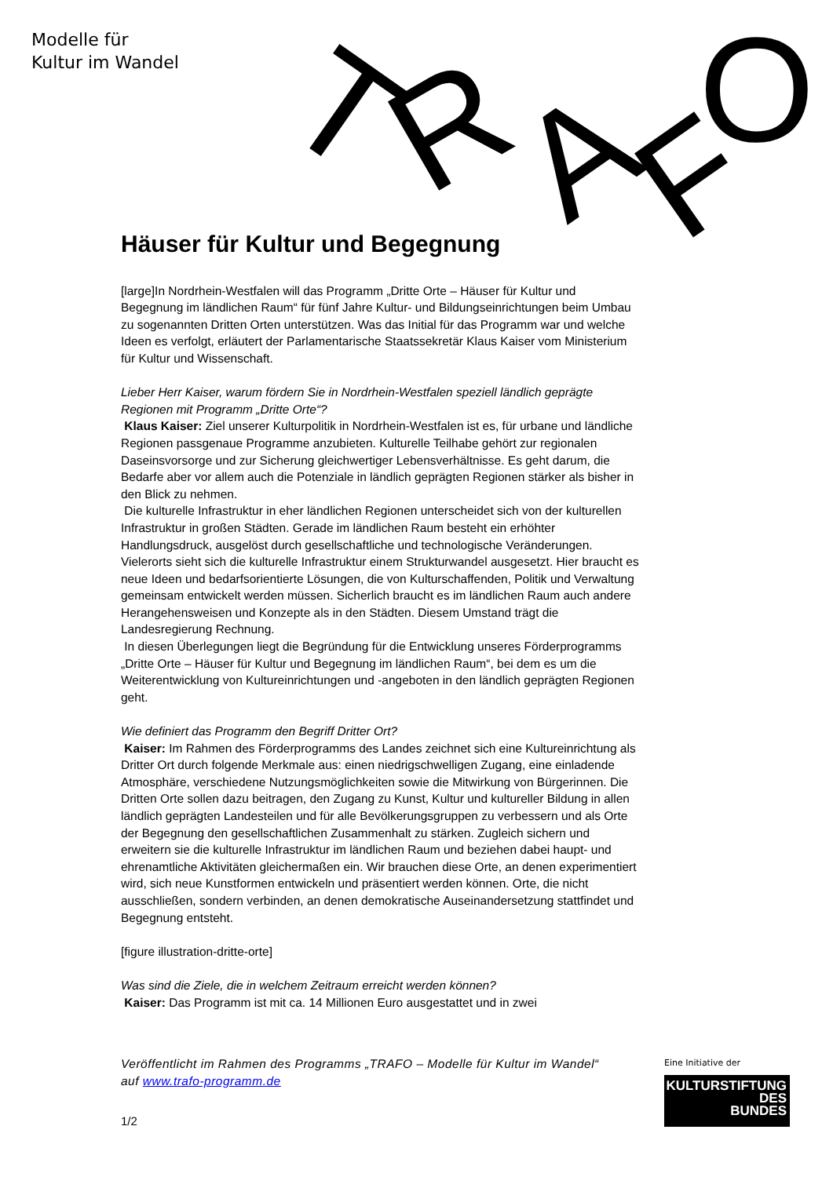Modelle für
Kultur im Wandel
T
R
A
F
O
Häuser für Kultur und Begegnung
[large]In Nordrhein-Westfalen will das Programm „Dritte Orte – Häuser für Kultur und Begegnung im ländlichen Raum“ für fünf Jahre Kultur- und Bildungseinrichtungen beim Umbau zu sogenannten Dritten Orten unterstützen. Was das Initial für das Programm war und welche Ideen es verfolgt, erläutert der Parlamentarische Staatssekretär Klaus Kaiser vom Ministerium für Kultur und Wissenschaft.
Lieber Herr Kaiser, warum fördern Sie in Nordrhein-Westfalen speziell ländlich geprägte Regionen mit Programm „Dritte Orte“?
Klaus Kaiser: Ziel unserer Kulturpolitik in Nordrhein-Westfalen ist es, für urbane und ländliche Regionen passgenaue Programme anzubieten. Kulturelle Teilhabe gehört zur regionalen Daseinsvorsorge und zur Sicherung gleichwertiger Lebensverhältnisse. Es geht darum, die Bedarfe aber vor allem auch die Potenziale in ländlich geprägten Regionen stärker als bisher in den Blick zu nehmen.
Die kulturelle Infrastruktur in eher ländlichen Regionen unterscheidet sich von der kulturellen Infrastruktur in großen Städten. Gerade im ländlichen Raum besteht ein erhöhter Handlungsdruck, ausgelöst durch gesellschaftliche und technologische Veränderungen. Vielerorts sieht sich die kulturelle Infrastruktur einem Strukturwandel ausgesetzt. Hier braucht es neue Ideen und bedarfsorientierte Lösungen, die von Kulturschaffenden, Politik und Verwaltung gemeinsam entwickelt werden müssen. Sicherlich braucht es im ländlichen Raum auch andere Herangehensweisen und Konzepte als in den Städten. Diesem Umstand trägt die Landesregierung Rechnung.
In diesen Überlegungen liegt die Begründung für die Entwicklung unseres Förderprogramms „Dritte Orte – Häuser für Kultur und Begegnung im ländlichen Raum“, bei dem es um die Weiterentwicklung von Kultureinrichtungen und -angeboten in den ländlich geprägten Regionen geht.
Wie definiert das Programm den Begriff Dritter Ort?
Kaiser: Im Rahmen des Förderprogramms des Landes zeichnet sich eine Kultureinrichtung als Dritter Ort durch folgende Merkmale aus: einen niedrigschwelligen Zugang, eine einladende Atmosphäre, verschiedene Nutzungsmöglichkeiten sowie die Mitwirkung von Bürgerinnen. Die Dritten Orte sollen dazu beitragen, den Zugang zu Kunst, Kultur und kultureller Bildung in allen ländlich geprägten Landesteilen und für alle Bevölkerungsgruppen zu verbessern und als Orte der Begegnung den gesellschaftlichen Zusammenhalt zu stärken. Zugleich sichern und erweitern sie die kulturelle Infrastruktur im ländlichen Raum und beziehen dabei haupt- und ehrenamtliche Aktivitäten gleichermaßen ein. Wir brauchen diese Orte, an denen experimentiert wird, sich neue Kunstformen entwickeln und präsentiert werden können. Orte, die nicht ausschließen, sondern verbinden, an denen demokratische Auseinandersetzung stattfindet und Begegnung entsteht.
[figure illustration-dritte-orte]
Was sind die Ziele, die in welchem Zeitraum erreicht werden können?
Kaiser: Das Programm ist mit ca. 14 Millionen Euro ausgestattet und in zwei
Veröffentlicht im Rahmen des Programms „TRAFO – Modelle für Kultur im Wandel“ auf www.trafo-programm.de
1/2
Eine Initiative der
KULTURSTIFTUNG
DES
BUNDES